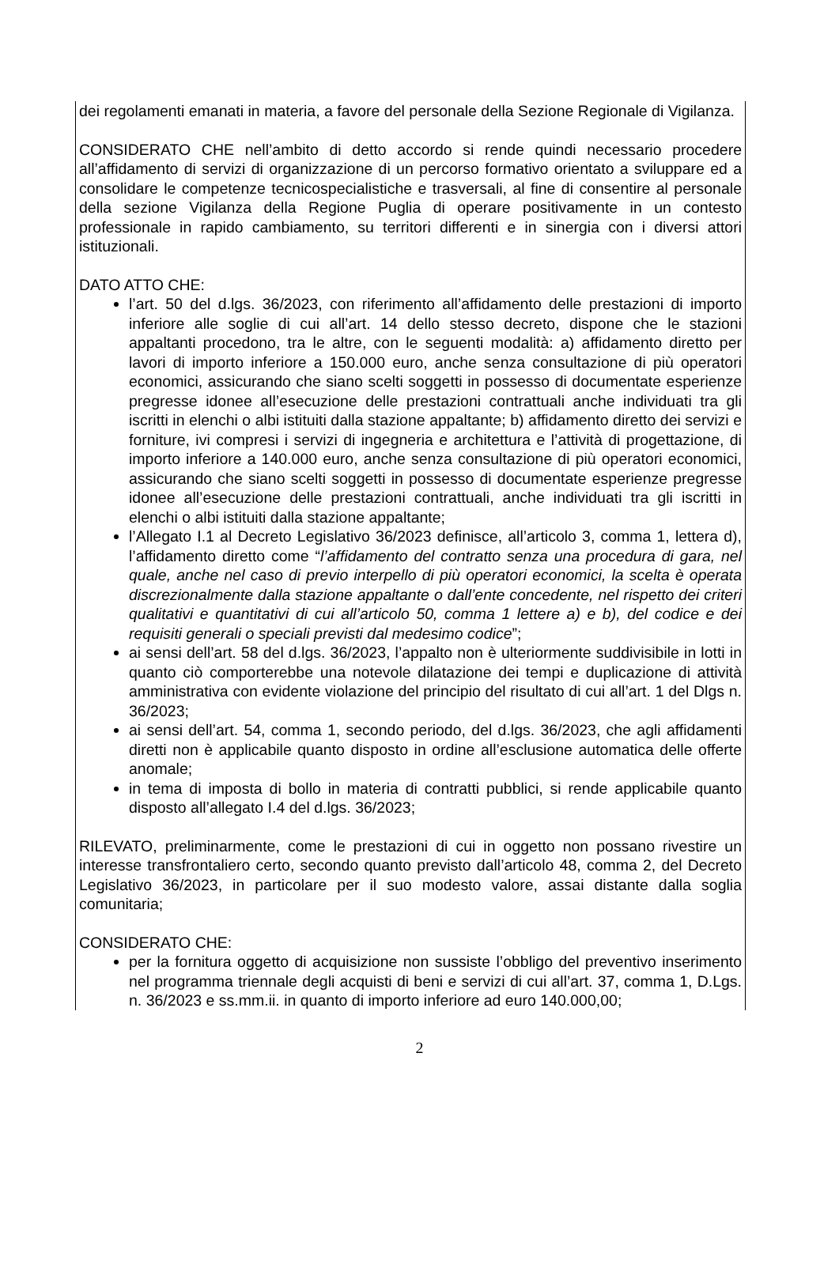dei regolamenti emanati in materia, a favore del personale della Sezione Regionale di Vigilanza.
CONSIDERATO CHE nell’ambito di detto accordo si rende quindi necessario procedere all’affidamento di servizi di organizzazione di un percorso formativo orientato a sviluppare ed a consolidare le competenze tecnicospecialistiche e trasversali, al fine di consentire al personale della sezione Vigilanza della Regione Puglia di operare positivamente in un contesto professionale in rapido cambiamento, su territori differenti e in sinergia con i diversi attori istituzionali.
DATO ATTO CHE:
l’art. 50 del d.lgs. 36/2023, con riferimento all’affidamento delle prestazioni di importo inferiore alle soglie di cui all’art. 14 dello stesso decreto, dispone che le stazioni appaltanti procedono, tra le altre, con le seguenti modalità: a) affidamento diretto per lavori di importo inferiore a 150.000 euro, anche senza consultazione di più operatori economici, assicurando che siano scelti soggetti in possesso di documentate esperienze pregresse idonee all’esecuzione delle prestazioni contrattuali anche individuati tra gli iscritti in elenchi o albi istituiti dalla stazione appaltante; b) affidamento diretto dei servizi e forniture, ivi compresi i servizi di ingegneria e architettura e l’attività di progettazione, di importo inferiore a 140.000 euro, anche senza consultazione di più operatori economici, assicurando che siano scelti soggetti in possesso di documentate esperienze pregresse idonee all’esecuzione delle prestazioni contrattuali, anche individuati tra gli iscritti in elenchi o albi istituiti dalla stazione appaltante;
l’Allegato I.1 al Decreto Legislativo 36/2023 definisce, all’articolo 3, comma 1, lettera d), l’affidamento diretto come “l’affidamento del contratto senza una procedura di gara, nel quale, anche nel caso di previo interpello di più operatori economici, la scelta è operata discrezionalmente dalla stazione appaltante o dall’ente concedente, nel rispetto dei criteri qualitativi e quantitativi di cui all’articolo 50, comma 1 lettere a) e b), del codice e dei requisiti generali o speciali previsti dal medesimo codice”;
ai sensi dell’art. 58 del d.lgs. 36/2023, l’appalto non è ulteriormente suddivisibile in lotti in quanto ciò comporterebbe una notevole dilatazione dei tempi e duplicazione di attività amministrativa con evidente violazione del principio del risultato di cui all’art. 1 del Dlgs n. 36/2023;
ai sensi dell’art. 54, comma 1, secondo periodo, del d.lgs. 36/2023, che agli affidamenti diretti non è applicabile quanto disposto in ordine all’esclusione automatica delle offerte anomale;
in tema di imposta di bollo in materia di contratti pubblici, si rende applicabile quanto disposto all’allegato I.4 del d.lgs. 36/2023;
RILEVATO, preliminarmente, come le prestazioni di cui in oggetto non possano rivestire un interesse transfrontaliero certo, secondo quanto previsto dall’articolo 48, comma 2, del Decreto Legislativo 36/2023, in particolare per il suo modesto valore, assai distante dalla soglia comunitaria;
CONSIDERATO CHE:
per la fornitura oggetto di acquisizione non sussiste l’obbligo del preventivo inserimento nel programma triennale degli acquisti di beni e servizi di cui all’art. 37, comma 1, D.Lgs. n. 36/2023 e ss.mm.ii. in quanto di importo inferiore ad euro 140.000,00;
2